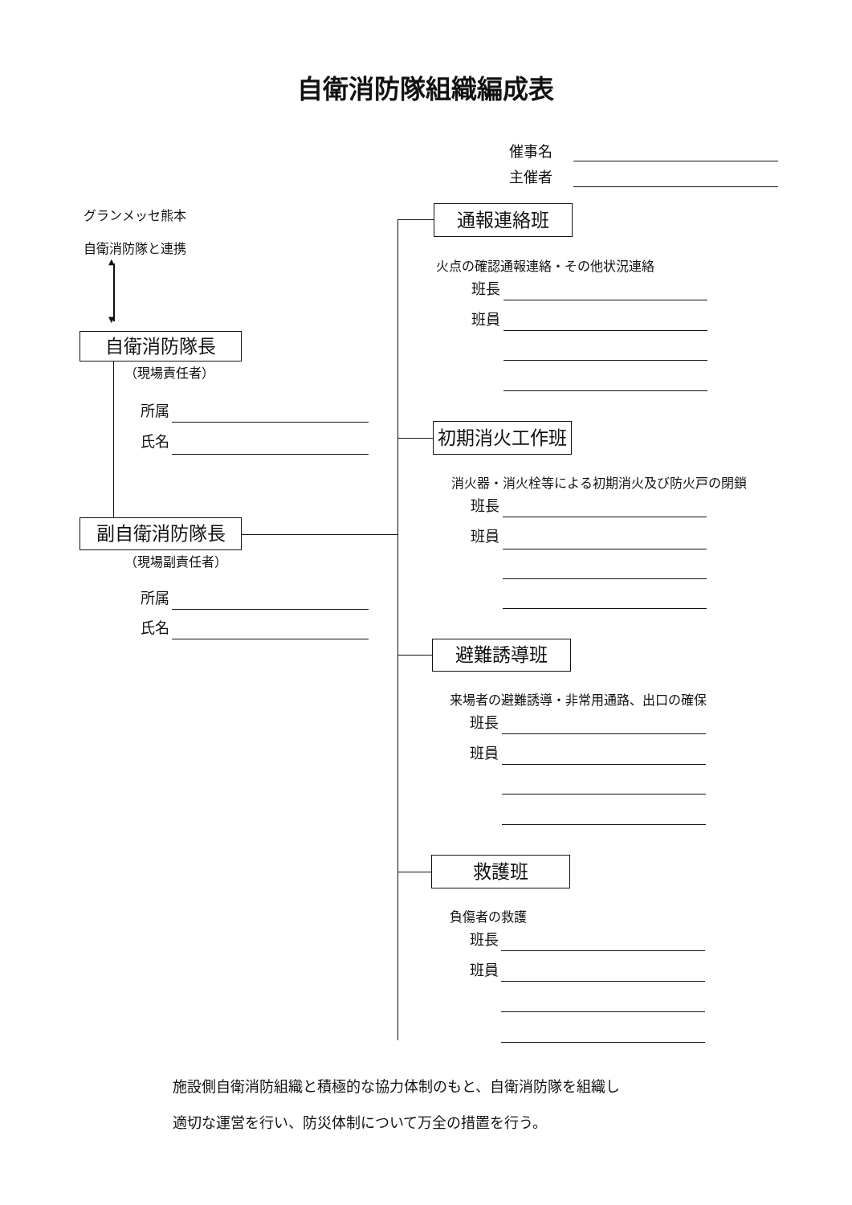自衛消防隊組織編成表
催事名
主催者
グランメッセ熊本
自衛消防隊と連携
▲
▼
自衛消防隊長
（現場責任者）
所属
氏名
副自衛消防隊長
（現場副責任者）
所属
氏名
通報連絡班
火点の確認通報連絡・その他状況連絡
班長
班員
初期消火工作班
消火器・消火栓等による初期消火及び防火戸の閉鎖
班長
班員
避難誘導班
来場者の避難誘導・非常用通路、出口の確保
班長
班員
救護班
負傷者の救護
班長
班員
施設側自衛消防組織と積極的な協力体制のもと、自衛消防隊を組織し
適切な運営を行い、防災体制について万全の措置を行う。